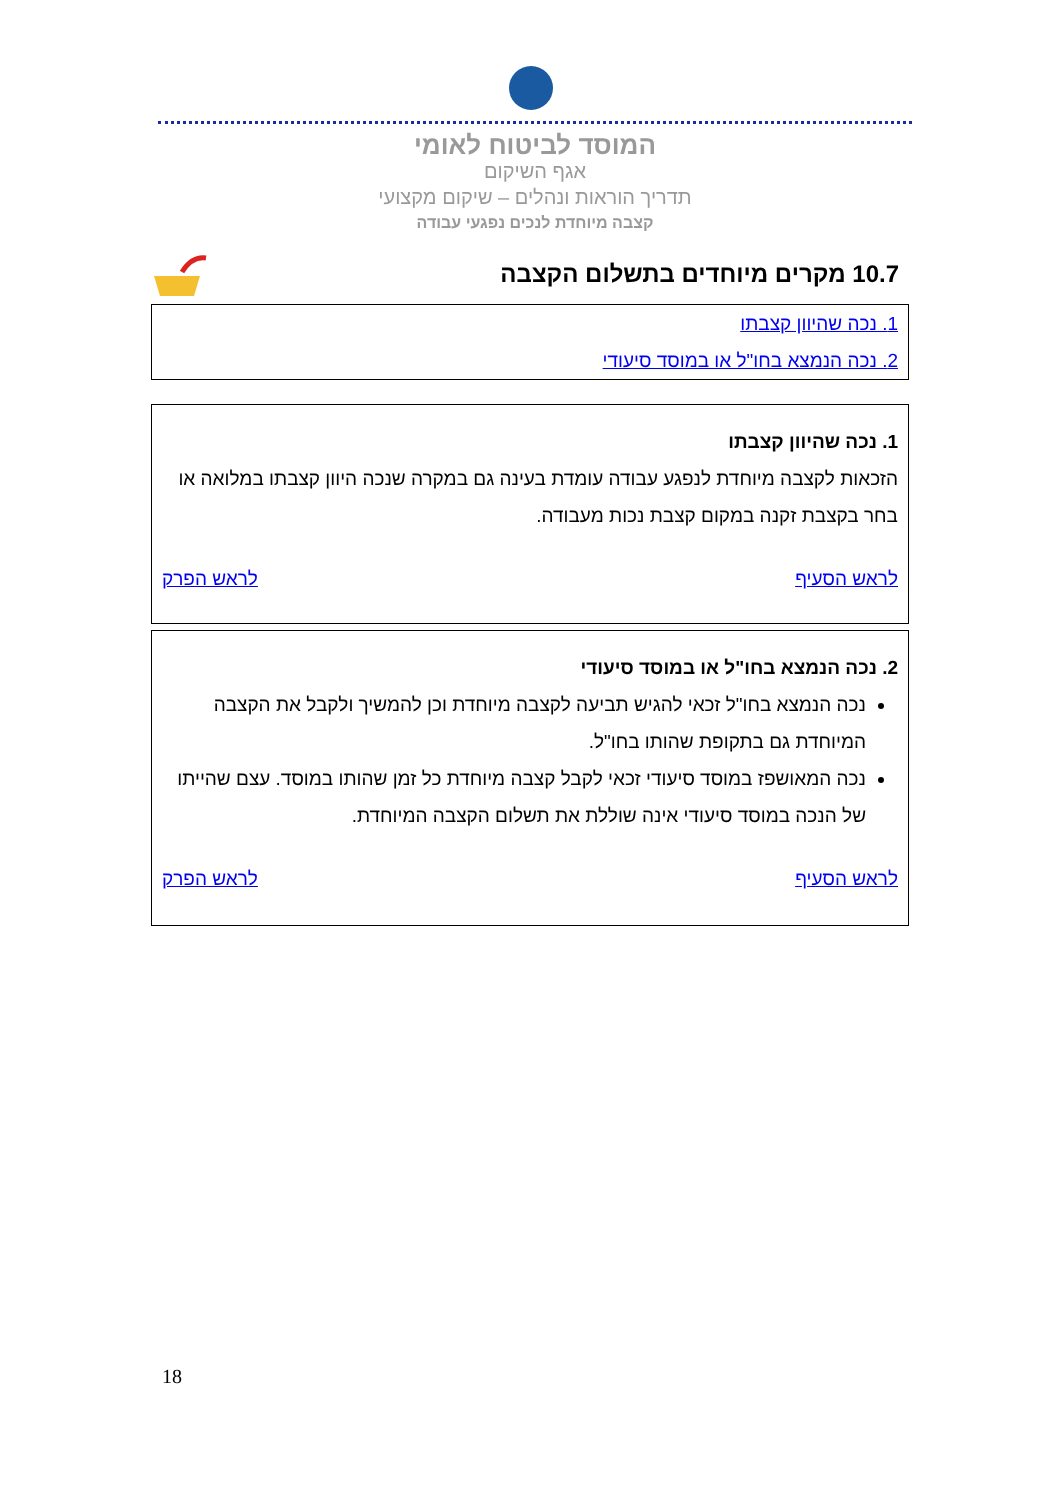המוסד לביטוח לאומי
אגף השיקום
תדריך הוראות ונהלים – שיקום מקצועי
קצבה מיוחדת לנכים נפגעי עבודה
10.7 מקרים מיוחדים בתשלום הקצבה
1. נכה שהיוון קצבתו
2. נכה הנמצא בחו"ל או במוסד סיעודי
1. נכה שהיוון קצבתו
הזכאות לקצבה מיוחדת לנפגע עבודה עומדת בעינה גם במקרה שנכה היוון קצבתו במלואה או בחר בקצבת זקנה במקום קצבת נכות מעבודה.
לראש הסעיף לראש הפרק
2. נכה הנמצא בחו"ל או במוסד סיעודי
נכה הנמצא בחו"ל זכאי להגיש תביעה לקצבה מיוחדת וכן להמשיך ולקבל את הקצבה המיוחדת גם בתקופת שהותו בחו"ל.
נכה המאושפז במוסד סיעודי זכאי לקבל קצבה מיוחדת כל זמן שהותו במוסד. עצם שהייתו של הנכה במוסד סיעודי אינה שוללת את תשלום הקצבה המיוחדת.
לראש הסעיף לראש הפרק
18